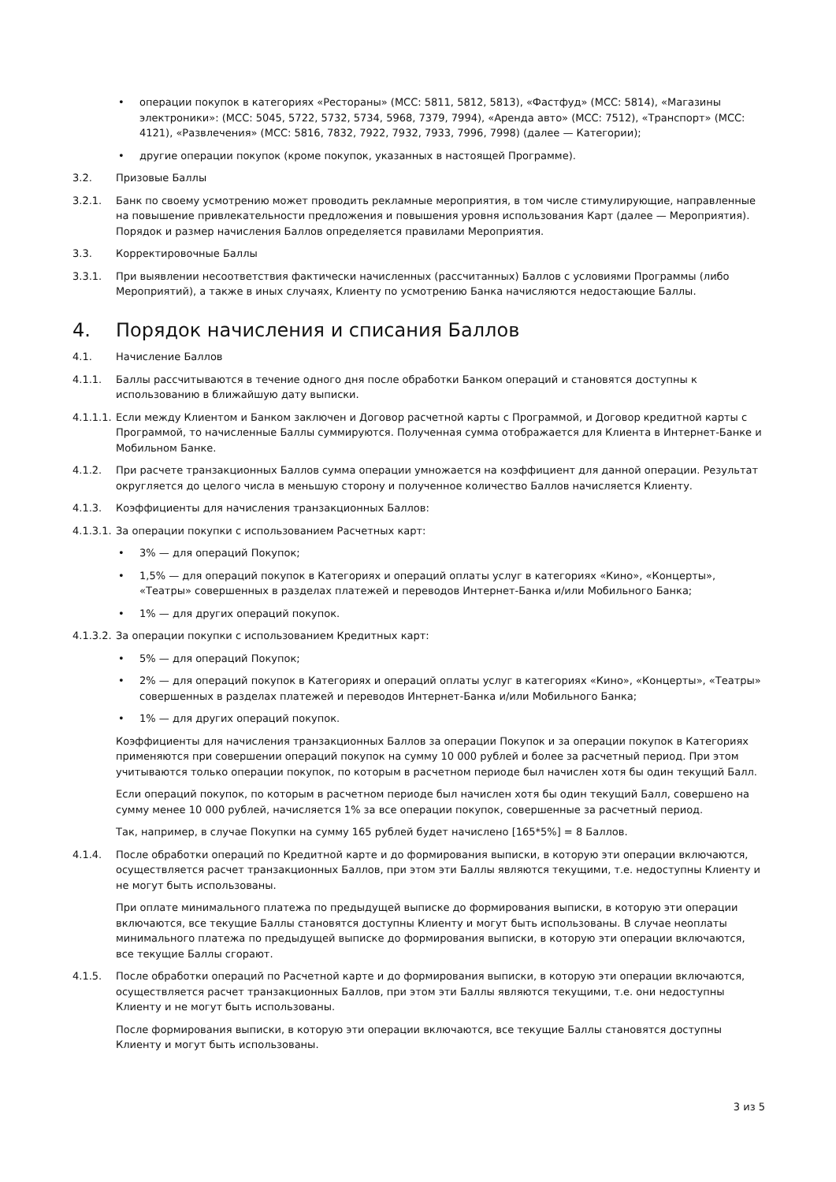• операции покупок в категориях «Рестораны» (MCC: 5811, 5812, 5813), «Фастфуд» (MCC: 5814), «Магазины электроники»: (MCC: 5045, 5722, 5732, 5734, 5968, 7379, 7994), «Аренда авто» (MCC: 7512), «Транспорт» (MCC: 4121), «Развлечения» (MCC: 5816, 7832, 7922, 7932, 7933, 7996, 7998) (далее — Категории);
• другие операции покупок (кроме покупок, указанных в настоящей Программе).
3.2. Призовые Баллы
3.2.1. Банк по своему усмотрению может проводить рекламные мероприятия, в том числе стимулирующие, направленные на повышение привлекательности предложения и повышения уровня использования Карт (далее — Мероприятия). Порядок и размер начисления Баллов определяется правилами Мероприятия.
3.3. Корректировочные Баллы
3.3.1. При выявлении несоответствия фактически начисленных (рассчитанных) Баллов с условиями Программы (либо Мероприятий), а также в иных случаях, Клиенту по усмотрению Банка начисляются недостающие Баллы.
4. Порядок начисления и списания Баллов
4.1. Начисление Баллов
4.1.1. Баллы рассчитываются в течение одного дня после обработки Банком операций и становятся доступны к использованию в ближайшую дату выписки.
4.1.1.1. Если между Клиентом и Банком заключен и Договор расчетной карты с Программой, и Договор кредитной карты с Программой, то начисленные Баллы суммируются. Полученная сумма отображается для Клиента в Интернет-Банке и Мобильном Банке.
4.1.2. При расчете транзакционных Баллов сумма операции умножается на коэффициент для данной операции. Результат округляется до целого числа в меньшую сторону и полученное количество Баллов начисляется Клиенту.
4.1.3. Коэффициенты для начисления транзакционных Баллов:
4.1.3.1. За операции покупки с использованием Расчетных карт:
• 3% — для операций Покупок;
• 1,5% — для операций покупок в Категориях и операций оплаты услуг в категориях «Кино», «Концерты», «Театры» совершенных в разделах платежей и переводов Интернет-Банка и/или Мобильного Банка;
• 1% — для других операций покупок.
4.1.3.2. За операции покупки с использованием Кредитных карт:
• 5% — для операций Покупок;
• 2% — для операций покупок в Категориях и операций оплаты услуг в категориях «Кино», «Концерты», «Театры» совершенных в разделах платежей и переводов Интернет-Банка и/или Мобильного Банка;
• 1% — для других операций покупок.
Коэффициенты для начисления транзакционных Баллов за операции Покупок и за операции покупок в Категориях применяются при совершении операций покупок на сумму 10 000 рублей и более за расчетный период. При этом учитываются только операции покупок, по которым в расчетном периоде был начислен хотя бы один текущий Балл.
Если операций покупок, по которым в расчетном периоде был начислен хотя бы один текущий Балл, совершено на сумму менее 10 000 рублей, начисляется 1% за все операции покупок, совершенные за расчетный период.
Так, например, в случае Покупки на сумму 165 рублей будет начислено [165*5%] = 8 Баллов.
4.1.4. После обработки операций по Кредитной карте и до формирования выписки, в которую эти операции включаются, осуществляется расчет транзакционных Баллов, при этом эти Баллы являются текущими, т.е. недоступны Клиенту и не могут быть использованы.
При оплате минимального платежа по предыдущей выписке до формирования выписки, в которую эти операции включаются, все текущие Баллы становятся доступны Клиенту и могут быть использованы. В случае неоплаты минимального платежа по предыдущей выписке до формирования выписки, в которую эти операции включаются, все текущие Баллы сгорают.
4.1.5. После обработки операций по Расчетной карте и до формирования выписки, в которую эти операции включаются, осуществляется расчет транзакционных Баллов, при этом эти Баллы являются текущими, т.е. они недоступны Клиенту и не могут быть использованы.
После формирования выписки, в которую эти операции включаются, все текущие Баллы становятся доступны Клиенту и могут быть использованы.
3 из 5